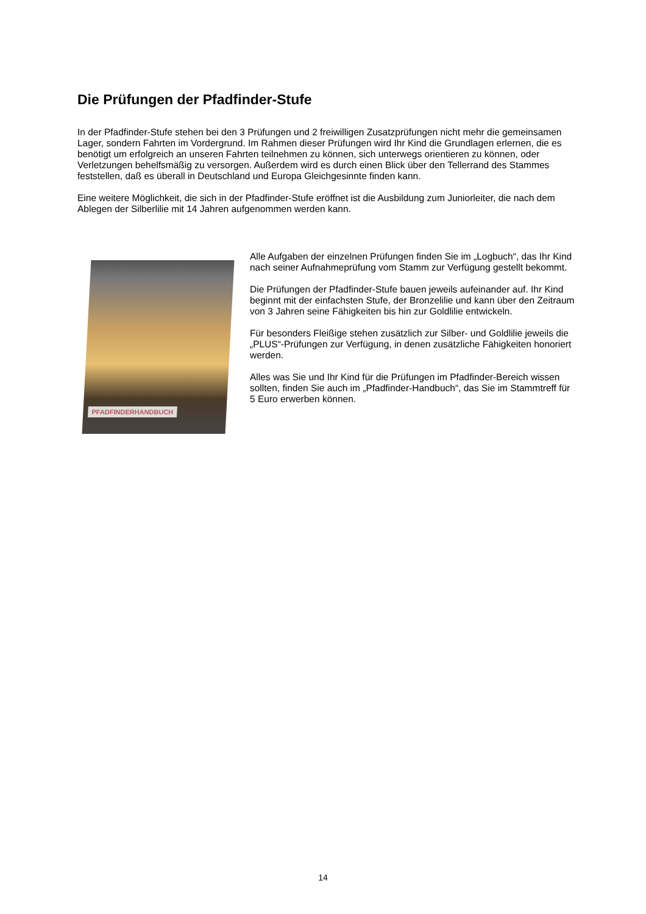Die Prüfungen der Pfadfinder-Stufe
In der Pfadfinder-Stufe stehen bei den 3 Prüfungen und 2 freiwilligen Zusatzprüfungen nicht mehr die gemeinsamen Lager, sondern Fahrten im Vordergrund. Im Rahmen dieser Prüfungen wird Ihr Kind die Grundlagen erlernen, die es benötigt um erfolgreich an unseren Fahrten teilnehmen zu können, sich unterwegs orientieren zu können, oder Verletzungen behelfsmäßig zu versorgen. Außerdem wird es durch einen Blick über den Tellerrand des Stammes feststellen, daß es überall in Deutschland und Europa Gleichgesinnte finden kann.
Eine weitere Möglichkeit, die sich in der Pfadfinder-Stufe eröffnet ist die Ausbildung zum Juniorleiter, die nach dem Ablegen der Silberlilie mit 14 Jahren aufgenommen werden kann.
PFADFINDERHANDBUCH
Alle Aufgaben der einzelnen Prüfungen finden Sie im „Logbuch“, das Ihr Kind nach seiner Aufnahmeprüfung vom Stamm zur Verfügung gestellt bekommt.
Die Prüfungen der Pfadfinder-Stufe bauen jeweils aufeinander auf. Ihr Kind beginnt mit der einfachsten Stufe, der Bronzelilie und kann über den Zeitraum von 3 Jahren seine Fähigkeiten bis hin zur Goldlilie entwickeln.
Für besonders Fleißige stehen zusätzlich zur Silber- und Goldlilie jeweils die „PLUS“-Prüfungen zur Verfügung, in denen zusätzliche Fähigkeiten honoriert werden.
Alles was Sie und Ihr Kind für die Prüfungen im Pfadfinder-Bereich wissen sollten, finden Sie auch im „Pfadfinder-Handbuch“, das Sie im Stammtreff für 5 Euro erwerben können.
14